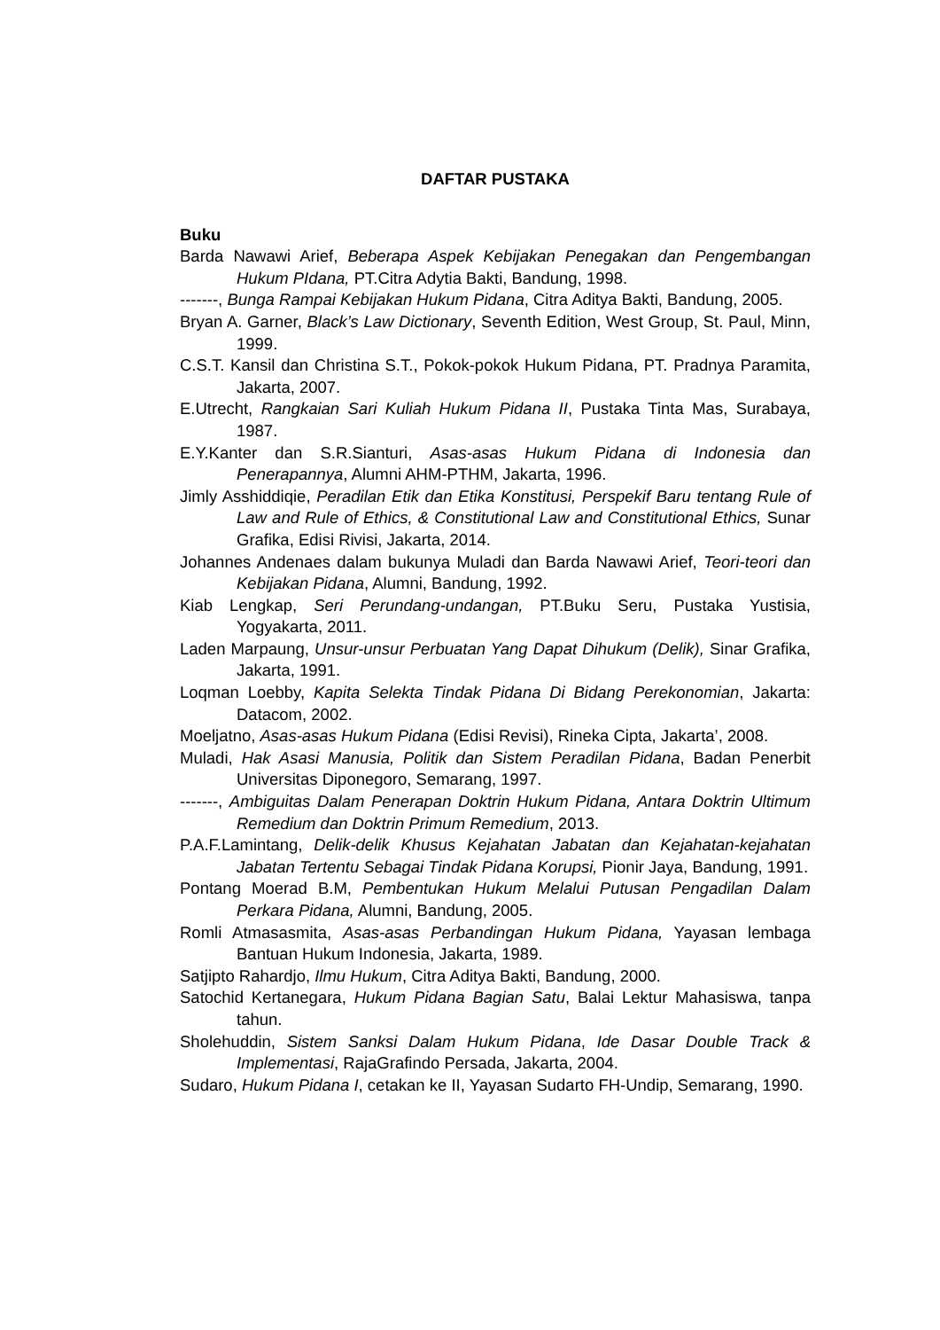DAFTAR PUSTAKA
Buku
Barda Nawawi Arief, Beberapa Aspek Kebijakan Penegakan dan Pengembangan Hukum PIdana, PT.Citra Adytia Bakti, Bandung, 1998.
-------, Bunga Rampai Kebijakan Hukum Pidana, Citra Aditya Bakti, Bandung, 2005.
Bryan A. Garner, Black’s Law Dictionary, Seventh Edition, West Group, St. Paul, Minn, 1999.
C.S.T. Kansil dan Christina S.T., Pokok-pokok Hukum Pidana, PT. Pradnya Paramita, Jakarta, 2007.
E.Utrecht, Rangkaian Sari Kuliah Hukum Pidana II, Pustaka Tinta Mas, Surabaya, 1987.
E.Y.Kanter dan S.R.Sianturi, Asas-asas Hukum Pidana di Indonesia dan Penerapannya, Alumni AHM-PTHM, Jakarta, 1996.
Jimly Asshiddiqie, Peradilan Etik dan Etika Konstitusi, Perspekif Baru tentang Rule of Law and Rule of Ethics, & Constitutional Law and Constitutional Ethics, Sunar Grafika, Edisi Rivisi, Jakarta, 2014.
Johannes Andenaes dalam bukunya Muladi dan Barda Nawawi Arief, Teori-teori dan Kebijakan Pidana, Alumni, Bandung, 1992.
Kiab Lengkap, Seri Perundang-undangan, PT.Buku Seru, Pustaka Yustisia, Yogyakarta, 2011.
Laden Marpaung, Unsur-unsur Perbuatan Yang Dapat Dihukum (Delik), Sinar Grafika, Jakarta, 1991.
Loqman Loebby, Kapita Selekta Tindak Pidana Di Bidang Perekonomian, Jakarta: Datacom, 2002.
Moeljatno, Asas-asas Hukum Pidana (Edisi Revisi), Rineka Cipta, Jakarta’, 2008.
Muladi, Hak Asasi Manusia, Politik dan Sistem Peradilan Pidana, Badan Penerbit Universitas Diponegoro, Semarang, 1997.
-------, Ambiguitas Dalam Penerapan Doktrin Hukum Pidana, Antara Doktrin Ultimum Remedium dan Doktrin Primum Remedium, 2013.
P.A.F.Lamintang, Delik-delik Khusus Kejahatan Jabatan dan Kejahatan-kejahatan Jabatan Tertentu Sebagai Tindak Pidana Korupsi, Pionir Jaya, Bandung, 1991.
Pontang Moerad B.M, Pembentukan Hukum Melalui Putusan Pengadilan Dalam Perkara Pidana, Alumni, Bandung, 2005.
Romli Atmasasmita, Asas-asas Perbandingan Hukum Pidana, Yayasan lembaga Bantuan Hukum Indonesia, Jakarta, 1989.
Satjipto Rahardjo, Ilmu Hukum, Citra Aditya Bakti, Bandung, 2000.
Satochid Kertanegara, Hukum Pidana Bagian Satu, Balai Lektur Mahasiswa, tanpa tahun.
Sholehuddin, Sistem Sanksi Dalam Hukum Pidana, Ide Dasar Double Track & Implementasi, RajaGrafindo Persada, Jakarta, 2004.
Sudaro, Hukum Pidana I, cetakan ke II, Yayasan Sudarto FH-Undip, Semarang, 1990.